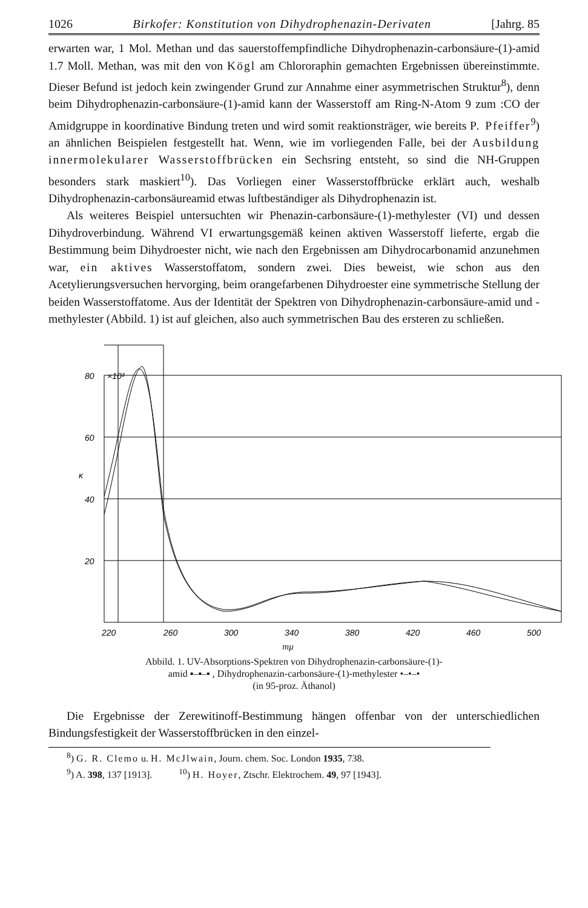1026 Birkofer: Konstitution von Dihydrophenazin-Derivaten [Jahrg. 85
erwarten war, 1 Mol. Methan und das sauerstoffempfindliche Dihydrophenazin-carbonsäure-(1)-amid 1.7 Moll. Methan, was mit den von Kögl am Chlororaphin gemachten Ergebnissen übereinstimmte. Dieser Befund ist jedoch kein zwingender Grund zur Annahme einer asymmetrischen Struktur<sup>8</sup>), denn beim Dihydrophenazin-carbonsäure-(1)-amid kann der Wasserstoff am Ring-N-Atom 9 zum :CO der Amidgruppe in koordinative Bindung treten und wird somit reaktionsträger, wie bereits P. Pfeiffer<sup>9</sup>) an ähnlichen Beispielen festgestellt hat. Wenn, wie im vorliegenden Falle, bei der Ausbildung innermolekularer Wasserstoffbrücken ein Sechsring entsteht, so sind die NH-Gruppen besonders stark maskiert<sup>10</sup>). Das Vorliegen einer Wasserstoffbrücke erklärt auch, weshalb Dihydrophenazin-carbonsäureamid etwas luftbeständiger als Dihydrophenazin ist.
Als weiteres Beispiel untersuchten wir Phenazin-carbonsäure-(1)-methylester (VI) und dessen Dihydroverbindung. Während VI erwartungsgemäß keinen aktiven Wasserstoff lieferte, ergab die Bestimmung beim Dihydroester nicht, wie nach den Ergebnissen am Dihydrocarbonamid anzunehmen war, ein aktives Wasserstoffatom, sondern zwei. Dies beweist, wie schon aus den Acetylierungsversuchen hervorging, beim orangefarbenen Dihydroester eine symmetrische Stellung der beiden Wasserstoffatome. Aus der Identität der Spektren von Dihydrophenazin-carbonsäure-amid und -methylester (Abbild. 1) ist auf gleichen, also auch symmetrischen Bau des ersteren zu schließen.
80
60
40
20
κ
×10³
220
260
300
340
380
420
460
500
mμ
Abbild. 1. UV-Absorptions-Spektren von Dihydrophenazin-carbonsäure-(1)-
amid ▪–▪–▪ , Dihydrophenazin-carbonsäure-(1)-methylester •–•–•
(in 95-proz. Äthanol)
Die Ergebnisse der Zerewitinoff-Bestimmung hängen offenbar von der unterschiedlichen Bindungsfestigkeit der Wasserstoffbrücken in den einzel-
<sup>8</sup>) G. R. Clemo u. H. McJlwain, Journ. chem. Soc. London 1935, 738.
<sup>9</sup>) A. 398, 137 [1913]. <sup>10</sup>) H. Hoyer, Ztschr. Elektrochem. 49, 97 [1943].